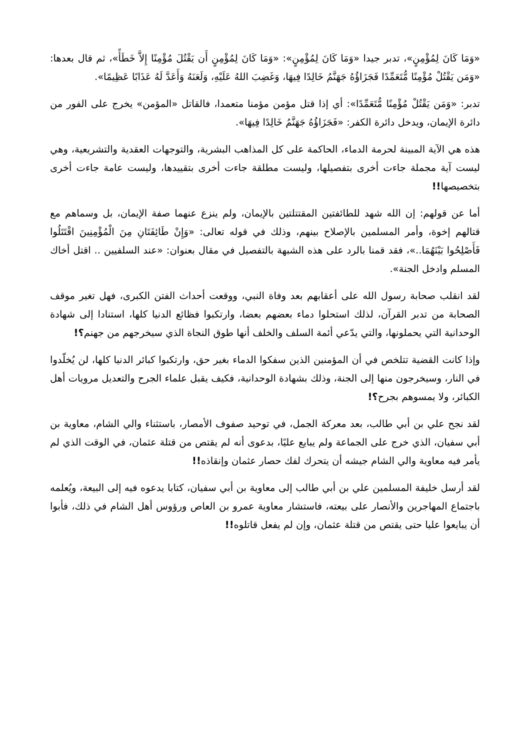«وَمَا كَانَ لِمُؤْمِنٍ»، تدبر جيدا «وَمَا كَانَ لِمُؤْمِنٍ»: «وَمَا كَانَ لِمُؤْمِنٍ أَن يَقْتُلَ مُؤْمِنًا إِلاَّ خَطَأً»، ثم قال بعدها: «وَمَن يَقْتُلْ مُؤْمِنًا مُّتَعَمِّدًا فَجَزَاؤُهُ جَهَنَّمُ خَالِدًا فِيهَا، وَغَضِبَ اللهُ عَلَيْهِ، وَلَعَنَهُ وَأَعَدَّ لَهُ عَذَابًا عَظِيمًا».
تدبر: «وَمَن يَقْتُلْ مُؤْمِنًا مُّتَعَمِّدًا»: أي إذا قتل مؤمن مؤمنا متعمدا، فالقاتل «المؤمن» يخرج على الفور من دائرة الإيمان، ويدخل دائرة الكفر: «فَجَزَاؤُهُ جَهَنَّمُ خَالِدًا فِيهَا».
هذه هي الآية المبينة لحرمة الدماء، الحاكمة على كل المذاهب البشرية، والتوجهات العقدية والتشريعية، وهي ليست آية مجملة جاءت أخرى بتفصيلها، وليست مطلقة جاءت أخرى بتقييدها، وليست عامة جاءت أخرى بتخصيصها!!
أما عن قولهم: إن الله شهد للطائفتين المقتتلتين بالإيمان، ولم ينزع عنهما صفة الإيمان، بل وسماهم مع قتالهم إخوة، وأمر المسلمين بالإصلاح بينهم، وذلك في قوله تعالى: «وَإِنْ طَائِفَتَانِ مِنَ الْمُؤْمِنِينَ اقْتَتَلُوا فَأَصْلِحُوا بَيْنَهُمَا..»، فقد قمنا بالرد على هذه الشبهة بالتفصيل في مقال بعنوان: «عند السلفيين .. اقتل أخاك المسلم وادخل الجنة».
لقد انقلب صحابة رسول الله على أعقابهم بعد وفاة النبي، ووقعت أحداث الفتن الكبرى، فهل تغير موقف الصحابة من تدبر القرآن، لذلك استحلوا دماء بعضهم بعضا، وارتكبوا فظائع الدنيا كلها، استنادا إلى شهادة الوحدانية التي يحملونها، والتي يدّعي أئمة السلف والخلف أنها طوق النجاة الذي سيخرجهم من جهنم؟!
وإذا كانت القضية تتلخص في أن المؤمنين الذين سفكوا الدماء بغير حق، وارتكبوا كبائر الدنيا كلها، لن يُخلّدوا في النار، وسيخرجون منها إلى الجنة، وذلك بشهادة الوحدانية، فكيف يقبل علماء الجرح والتعديل مرويات أهل الكبائر، ولا يمسوهم بجرح؟!
لقد نجح علي بن أبي طالب، بعد معركة الجمل، في توحيد صفوف الأمصار، باستثناء والي الشام، معاوية بن أبي سفيان، الذي خرج على الجماعة ولم يبايع عليًا، بدعوى أنه لم يقتص من قتلة عثمان، في الوقت الذي لم يأمر فيه معاوية والي الشام جيشه أن يتحرك لفك حصار عثمان وإنقاذه!!
لقد أرسل خليفة المسلمين علي بن أبي طالب إلى معاوية بن أبي سفيان، كتابا يدعوه فيه إلى البيعة، ويُعلمه باجتماع المهاجرين والأنصار على بيعته، فاستشار معاوية عمرو بن العاص ورؤوس أهل الشام في ذلك، فأبوا أن يبايعوا عليا حتى يقتص من قتلة عثمان، وإن لم يفعل قاتلوه!!